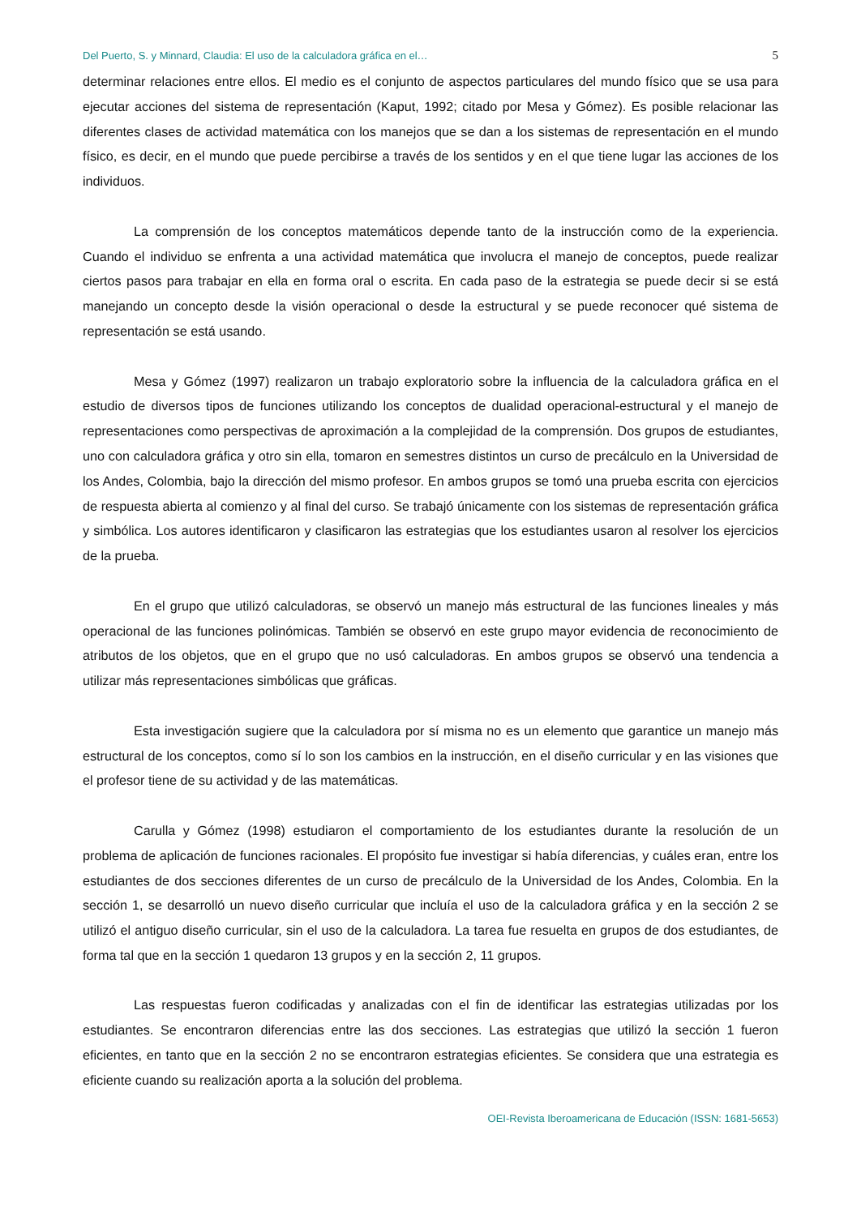Del Puerto, S. y Minnard, Claudia: El uso de la calculadora gráfica en el… 5
determinar relaciones entre ellos. El medio es el conjunto de aspectos particulares del mundo físico que se usa para ejecutar acciones del sistema de representación (Kaput, 1992; citado por Mesa y Gómez). Es posible relacionar las diferentes clases de actividad matemática con los manejos que se dan a los sistemas de representación en el mundo físico, es decir, en el mundo que puede percibirse a través de los sentidos y en el que tiene lugar las acciones de los individuos.
La comprensión de los conceptos matemáticos depende tanto de la instrucción como de la experiencia. Cuando el individuo se enfrenta a una actividad matemática que involucra el manejo de conceptos, puede realizar ciertos pasos para trabajar en ella en forma oral o escrita. En cada paso de la estrategia se puede decir si se está manejando un concepto desde la visión operacional o desde la estructural y se puede reconocer qué sistema de representación se está usando.
Mesa y Gómez (1997) realizaron un trabajo exploratorio sobre la influencia de la calculadora gráfica en el estudio de diversos tipos de funciones utilizando los conceptos de dualidad operacional-estructural y el manejo de representaciones como perspectivas de aproximación a la complejidad de la comprensión. Dos grupos de estudiantes, uno con calculadora gráfica y otro sin ella, tomaron en semestres distintos un curso de precálculo en la Universidad de los Andes, Colombia, bajo la dirección del mismo profesor. En ambos grupos se tomó una prueba escrita con ejercicios de respuesta abierta al comienzo y al final del curso. Se trabajó únicamente con los sistemas de representación gráfica y simbólica. Los autores identificaron y clasificaron las estrategias que los estudiantes usaron al resolver los ejercicios de la prueba.
En el grupo que utilizó calculadoras, se observó un manejo más estructural de las funciones lineales y más operacional de las funciones polinómicas. También se observó en este grupo mayor evidencia de reconocimiento de atributos de los objetos, que en el grupo que no usó calculadoras. En ambos grupos se observó una tendencia a utilizar más representaciones simbólicas que gráficas.
Esta investigación sugiere que la calculadora por sí misma no es un elemento que garantice un manejo más estructural de los conceptos, como sí lo son los cambios en la instrucción, en el diseño curricular y en las visiones que el profesor tiene de su actividad y de las matemáticas.
Carulla y Gómez (1998) estudiaron el comportamiento de los estudiantes durante la resolución de un problema de aplicación de funciones racionales. El propósito fue investigar si había diferencias, y cuáles eran, entre los estudiantes de dos secciones diferentes de un curso de precálculo de la Universidad de los Andes, Colombia. En la sección 1, se desarrolló un nuevo diseño curricular que incluía el uso de la calculadora gráfica y en la sección 2 se utilizó el antiguo diseño curricular, sin el uso de la calculadora. La tarea fue resuelta en grupos de dos estudiantes, de forma tal que en la sección 1 quedaron 13 grupos y en la sección 2, 11 grupos.
Las respuestas fueron codificadas y analizadas con el fin de identificar las estrategias utilizadas por los estudiantes. Se encontraron diferencias entre las dos secciones. Las estrategias que utilizó la sección 1 fueron eficientes, en tanto que en la sección 2 no se encontraron estrategias eficientes. Se considera que una estrategia es eficiente cuando su realización aporta a la solución del problema.
OEI-Revista Iberoamericana de Educación (ISSN: 1681-5653)